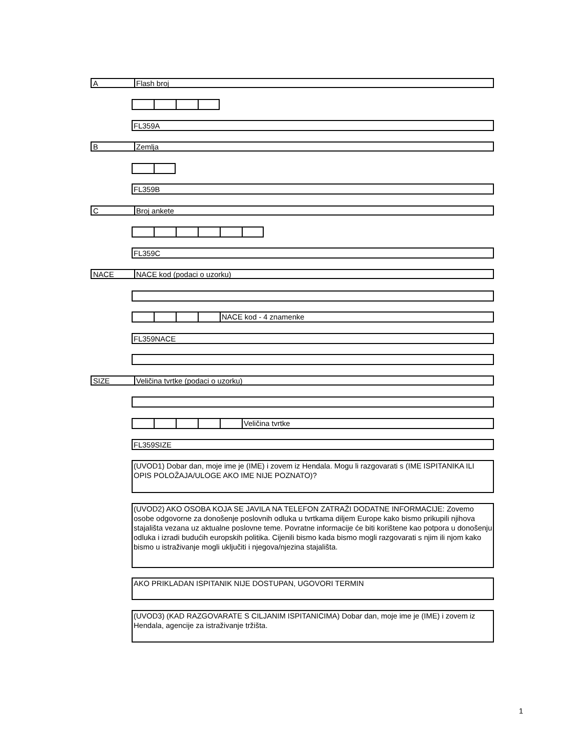A Flash broj
FL359A
B Zemlja
FL359B
C Broj ankete
FL359C
NACE NACE kod (podaci o uzorku)
NACE kod - 4 znamenke
FL359NACE
SIZE Veličina tvrtke (podaci o uzorku)
Veličina tvrtke
FL359SIZE
(UVOD1) Dobar dan, moje ime je (IME) i zovem iz Hendala. Mogu li razgovarati s (IME ISPITANIKA ILI OPIS POLOŽAJA/ULOGE AKO IME NIJE POZNATO)?
(UVOD2) AKO OSOBA KOJA SE JAVILA NA TELEFON ZATRAŽI DODATNE INFORMACIJE: Zovemo osobe odgovorne za donošenje poslovnih odluka u tvrtkama diljem Europe kako bismo prikupili njihova stajališta vezana uz aktualne poslovne teme. Povratne informacije će biti korištene kao potpora u donošenju odluka i izradi budućih europskih politika. Cijenili bismo kada bismo mogli razgovarati s njim ili njom kako bismo u istraživanje mogli uključiti i njegova/njezina stajališta.
AKO PRIKLADAN ISPITANIK NIJE DOSTUPAN, UGOVORI TERMIN
(UVOD3) (KAD RAZGOVARATE S CILJANIM ISPITANICIMA) Dobar dan, moje ime je (IME) i zovem iz Hendala, agencije za istraživanje tržišta.
1